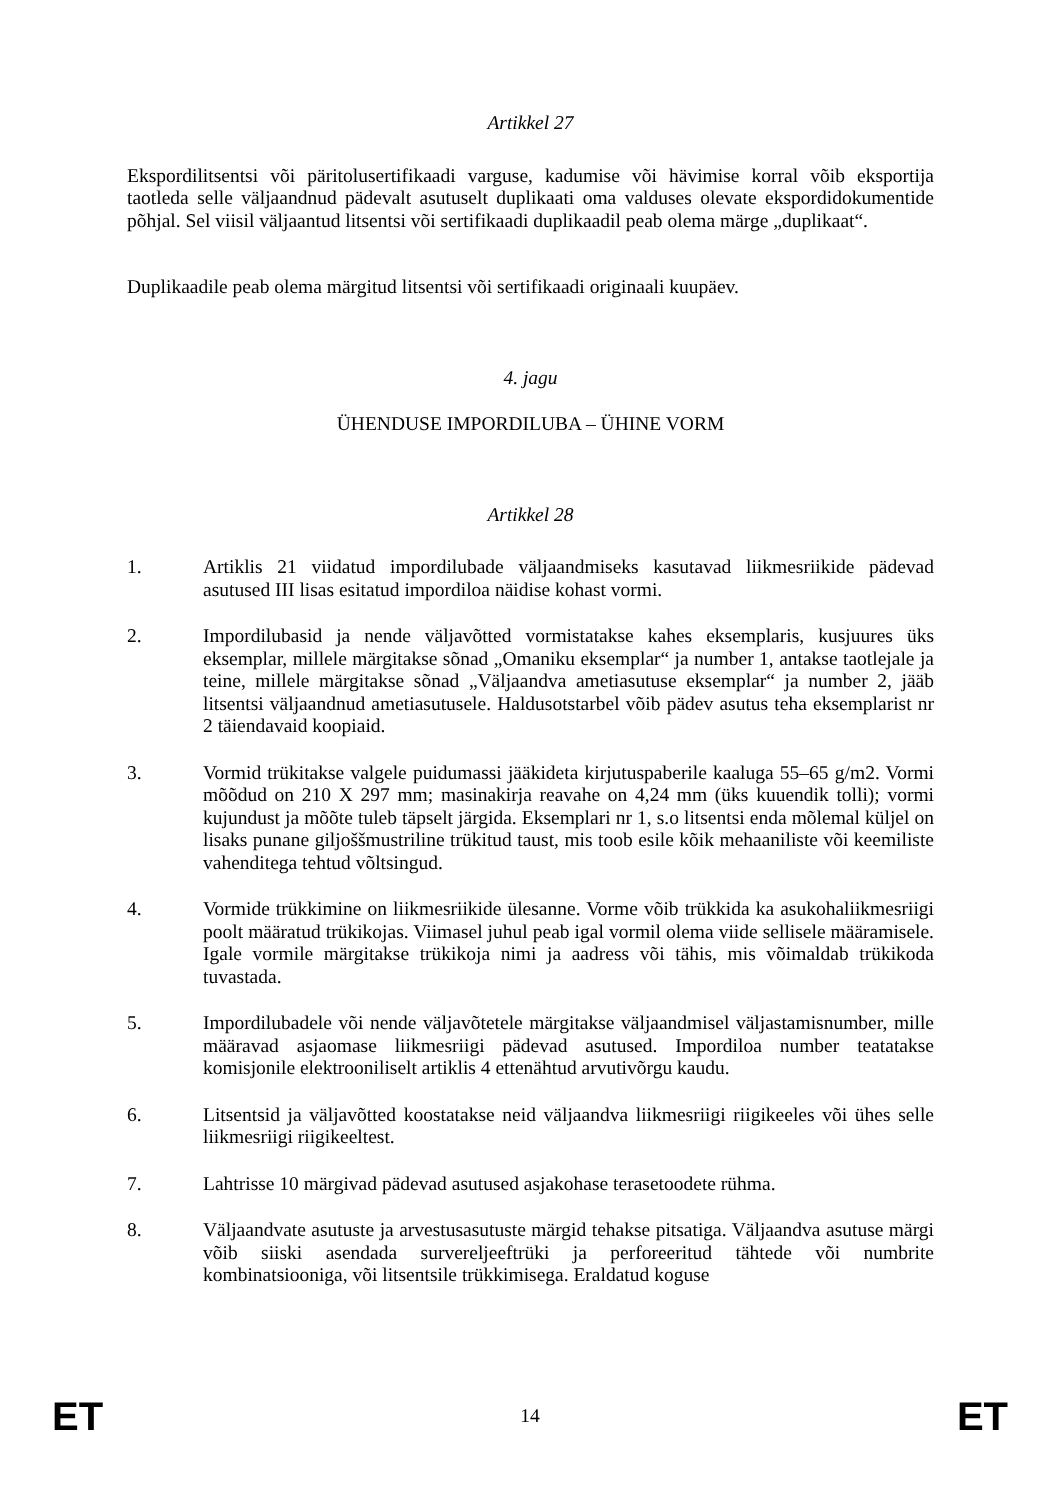Artikkel 27
Ekspordilitsentsi või päritolusertifikaadi varguse, kadumise või hävimise korral võib eksportija taotleda selle väljaandnud pädevalt asutuselt duplikaati oma valduses olevate ekspordidokumentide põhjal. Sel viisil väljaantud litsentsi või sertifikaadi duplikaadil peab olema märge „duplikaat“.
Duplikaadile peab olema märgitud litsentsi või sertifikaadi originaali kuupäev.
4. jagu
ÜHENDUSE IMPORDILUBA – ÜHINE VORM
Artikkel 28
1. Artiklis 21 viidatud impordilubade väljaandmiseks kasutavad liikmesriikide pädevad asutused III lisas esitatud impordiloa näidise kohast vormi.
2. Impordilubasid ja nende väljavõtted vormistatakse kahes eksemplaris, kusjuures üks eksemplar, millele märgitakse sõnad „Omaniku eksemplar“ ja number 1, antakse taotlejale ja teine, millele märgitakse sõnad „Väljaandva ametiasutuse eksemplar“ ja number 2, jääb litsentsi väljaandnud ametiasutusele. Haldusotstarbel võib pädev asutus teha eksemplarist nr 2 täiendavaid koopiaid.
3. Vormid trükitakse valgele puidumassi jääkideta kirjutuspaberile kaaluga 55–65 g/m2. Vormi mõõdud on 210 X 297 mm; masinakirja reavahe on 4,24 mm (üks kuuendik tolli); vormi kujundust ja mõõte tuleb täpselt järgida. Eksemplari nr 1, s.o litsentsi enda mõlemal küljel on lisaks punane giljoššmustriline trükitud taust, mis toob esile kõik mehaaniliste või keemiliste vahenditega tehtud võltsingud.
4. Vormide trükkimine on liikmesriikide ülesanne. Vorme võib trükkida ka asukohaliikmesriigi poolt määratud trükikojas. Viimasel juhul peab igal vormil olema viide sellisele määramisele. Igale vormile märgitakse trükikoja nimi ja aadress või tähis, mis võimaldab trükikoda tuvastada.
5. Impordilubadele või nende väljavõtetele märgitakse väljaandmisel väljastamisnumber, mille määravad asjaomase liikmesriigi pädevad asutused. Impordiloa number teatatakse komisjonile elektrooniliselt artiklis 4 ettenähtud arvutivõrgu kaudu.
6. Litsentsid ja väljavõtted koostatakse neid väljaandva liikmesriigi riigikeeles või ühes selle liikmesriigi riigikeeltest.
7. Lahtrisse 10 märgivad pädevad asutused asjakohase terasetoodete rühma.
8. Väljaandvate asutuste ja arvestusasutuste märgid tehakse pitsatiga. Väljaandva asutuse märgi võib siiski asendada survereljeeftrüki ja perforeeritud tähtede või numbrite kombinatsiooniga, või litsentsile trükkimisega. Eraldatud koguse
ET 14 ET